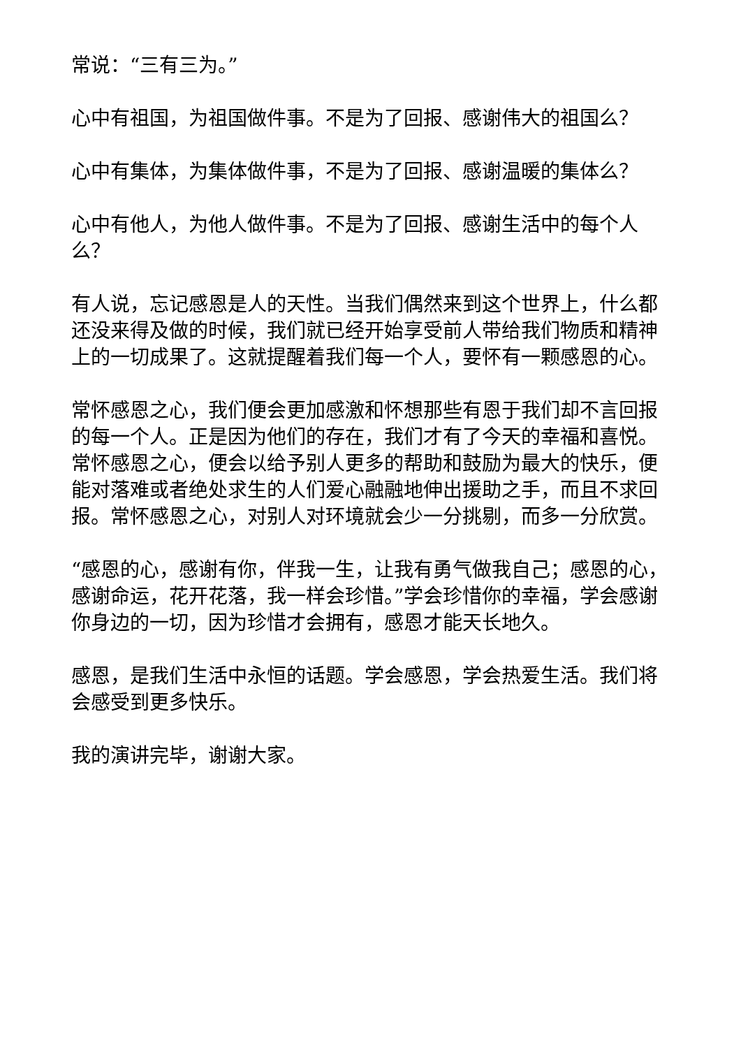常说：“三有三为。”
心中有祖国，为祖国做件事。不是为了回报、感谢伟大的祖国么？
心中有集体，为集体做件事，不是为了回报、感谢温暖的集体么？
心中有他人，为他人做件事。不是为了回报、感谢生活中的每个人么？
有人说，忘记感恩是人的天性。当我们偶然来到这个世界上，什么都还没来得及做的时候，我们就已经开始享受前人带给我们物质和精神上的一切成果了。这就提醒着我们每一个人，要怀有一颗感恩的心。
常怀感恩之心，我们便会更加感激和怀想那些有恩于我们却不言回报的每一个人。正是因为他们的存在，我们才有了今天的幸福和喜悦。常怀感恩之心，便会以给予别人更多的帮助和鼓励为最大的快乐，便能对落难或者绝处求生的人们爱心融融地伸出援助之手，而且不求回报。常怀感恩之心，对别人对环境就会少一分挑剔，而多一分欣赏。
“感恩的心，感谢有你，伴我一生，让我有勇气做我自己；感恩的心，感谢命运，花开花落，我一样会珍惜。”学会珍惜你的幸福，学会感谢你身边的一切，因为珍惜才会拥有，感恩才能天长地久。
感恩，是我们生活中永恒的话题。学会感恩，学会热爱生活。我们将会感受到更多快乐。
我的演讲完毕，谢谢大家。